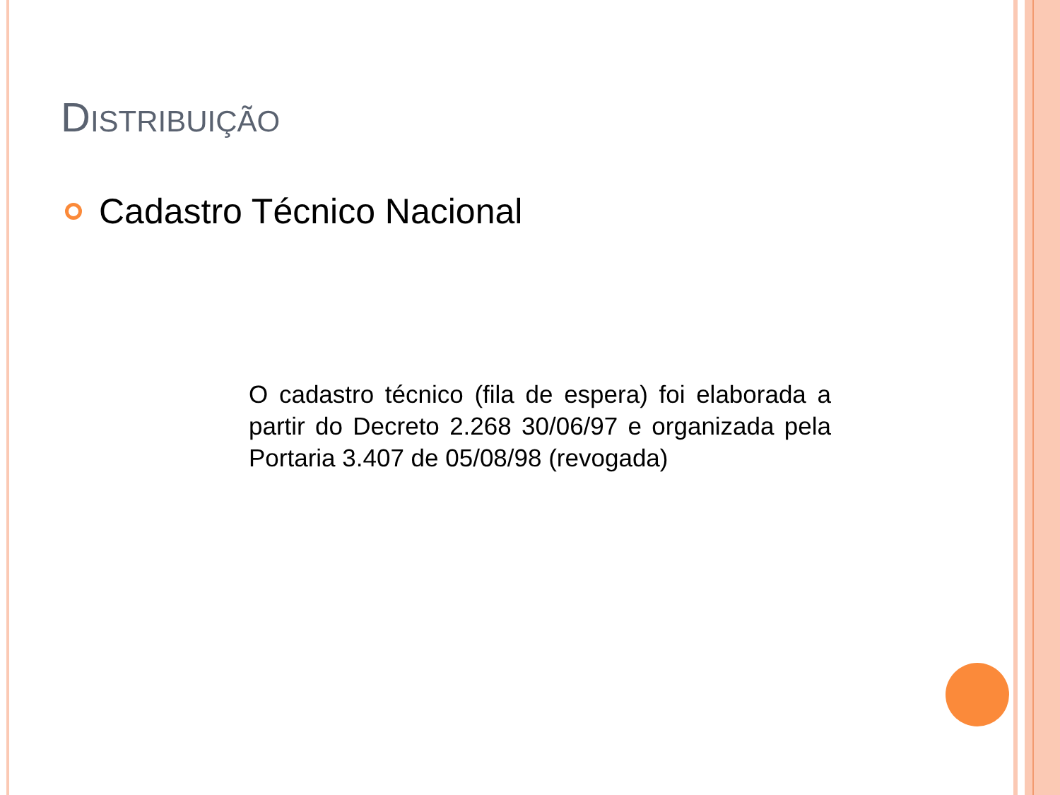DISTRIBUIÇÃO
Cadastro Técnico Nacional
O cadastro técnico (fila de espera) foi elaborada a partir do Decreto 2.268 30/06/97 e organizada pela Portaria 3.407 de 05/08/98 (revogada)